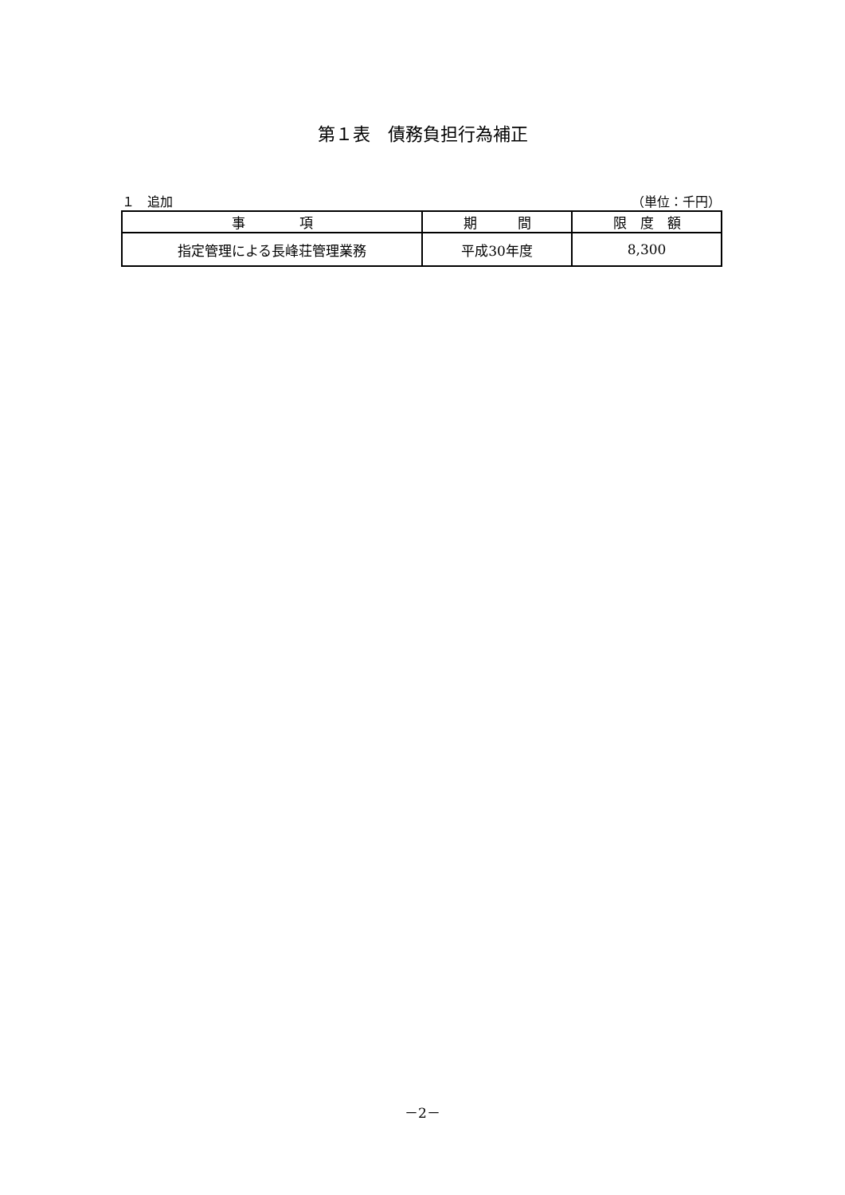第１表　債務負担行為補正
１　追加 （単位：千円）
| 事 項 | 期 間 | 限 度 額 |
| --- | --- | --- |
| 指定管理による長峰荘管理業務 | 平成30年度 | 8,300 |
－2－